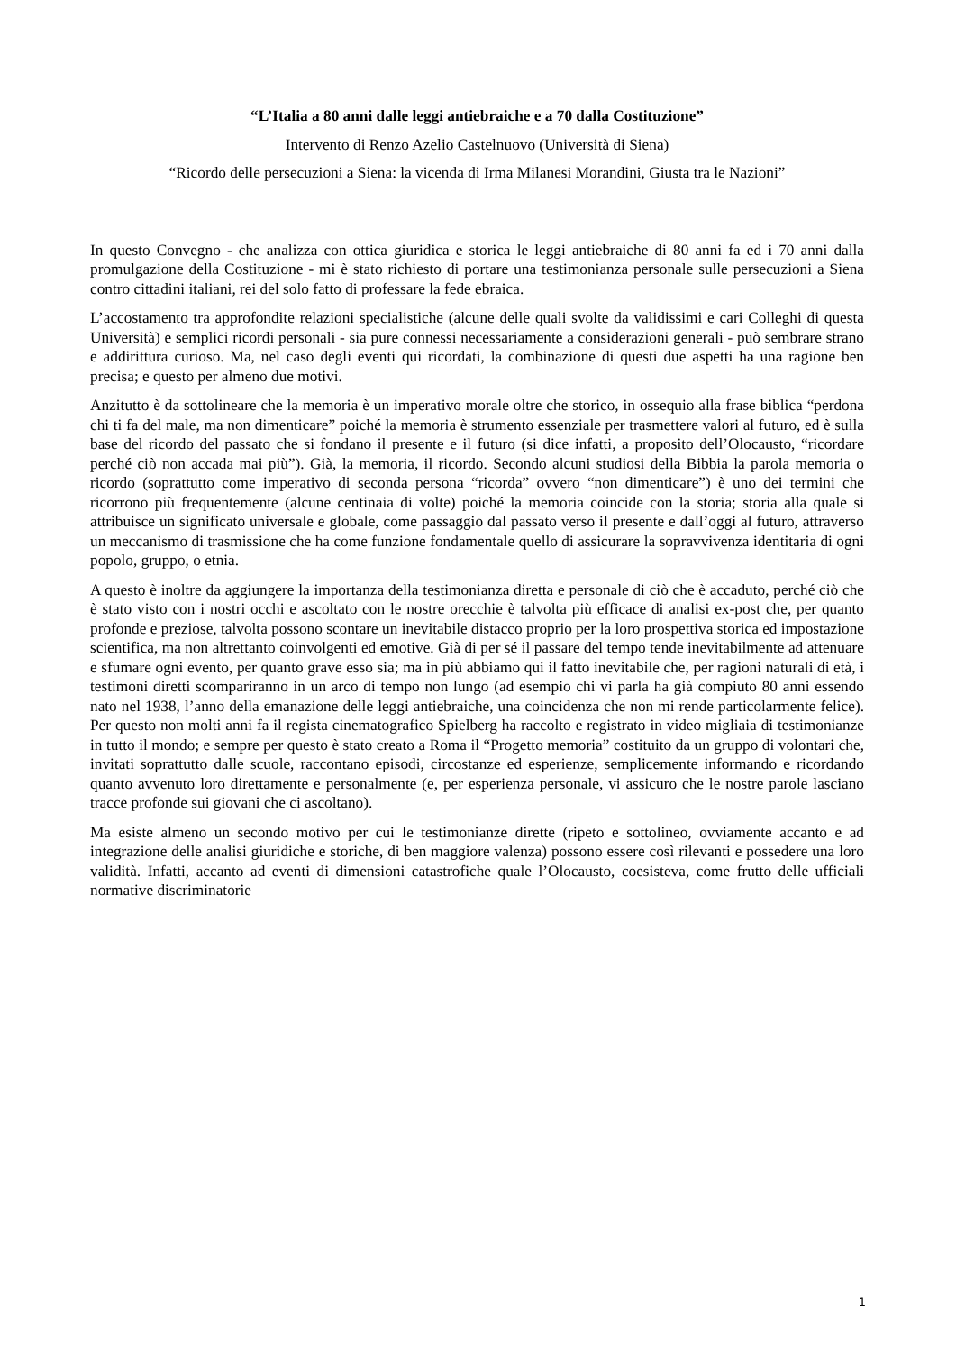“L’Italia a 80 anni dalle leggi antiebraiche e a 70 dalla Costituzione”
Intervento di Renzo Azelio Castelnuovo (Università di Siena)
“Ricordo delle persecuzioni a Siena: la vicenda di Irma Milanesi Morandini, Giusta tra le Nazioni”
In questo Convegno - che analizza con ottica giuridica e storica le leggi antiebraiche di 80 anni fa ed i 70 anni dalla promulgazione della Costituzione - mi è stato richiesto di portare una testimonianza personale sulle persecuzioni a Siena contro cittadini italiani, rei del solo fatto di professare la fede ebraica.
L’accostamento tra approfondite relazioni specialistiche (alcune delle quali svolte da validissimi e cari Colleghi di questa Università) e semplici ricordi personali - sia pure connessi necessariamente a considerazioni generali - può sembrare strano e addirittura curioso. Ma, nel caso degli eventi qui ricordati, la combinazione di questi due aspetti ha una ragione ben precisa; e questo per almeno due motivi.
Anzitutto è da sottolineare che la memoria è un imperativo morale oltre che storico, in ossequio alla frase biblica “perdona chi ti fa del male, ma non dimenticare” poiché la memoria è strumento essenziale per trasmettere valori al futuro, ed è sulla base del ricordo del passato che si fondano il presente e il futuro (si dice infatti, a proposito dell’Olocausto, “ricordare perché ciò non accada mai più”). Già, la memoria, il ricordo. Secondo alcuni studiosi della Bibbia la parola memoria o ricordo (soprattutto come imperativo di seconda persona “ricorda” ovvero “non dimenticare”) è uno dei termini che ricorrono più frequentemente (alcune centinaia di volte) poiché la memoria coincide con la storia; storia alla quale si attribuisce un significato universale e globale, come passaggio dal passato verso il presente e dall’oggi al futuro, attraverso un meccanismo di trasmissione che ha come funzione fondamentale quello di assicurare la sopravvivenza identitaria di ogni popolo, gruppo, o etnia.
A questo è inoltre da aggiungere la importanza della testimonianza diretta e personale di ciò che è accaduto, perché ciò che è stato visto con i nostri occhi e ascoltato con le nostre orecchie è talvolta più efficace di analisi ex-post che, per quanto profonde e preziose, talvolta possono scontare un inevitabile distacco proprio per la loro prospettiva storica ed impostazione scientifica, ma non altrettanto coinvolgenti ed emotive. Già di per sé il passare del tempo tende inevitabilmente ad attenuare e sfumare ogni evento, per quanto grave esso sia; ma in più abbiamo qui il fatto inevitabile che, per ragioni naturali di età, i testimoni diretti scompariranno in un arco di tempo non lungo (ad esempio chi vi parla ha già compiuto 80 anni essendo nato nel 1938, l’anno della emanazione delle leggi antiebraiche, una coincidenza che non mi rende particolarmente felice). Per questo non molti anni fa il regista cinematografico Spielberg ha raccolto e registrato in video migliaia di testimonianze in tutto il mondo; e sempre per questo è stato creato a Roma il “Progetto memoria” costituito da un gruppo di volontari che, invitati soprattutto dalle scuole, raccontano episodi, circostanze ed esperienze, semplicemente informando e ricordando quanto avvenuto loro direttamente e personalmente (e, per esperienza personale, vi assicuro che le nostre parole lasciano tracce profonde sui giovani che ci ascoltano).
Ma esiste almeno un secondo motivo per cui le testimonianze dirette (ripeto e sottolineo, ovviamente accanto e ad integrazione delle analisi giuridiche e storiche, di ben maggiore valenza) possono essere così rilevanti e possedere una loro validità. Infatti, accanto ad eventi di dimensioni catastrofiche quale l’Olocausto, coesisteva, come frutto delle ufficiali normative discriminatorie
1